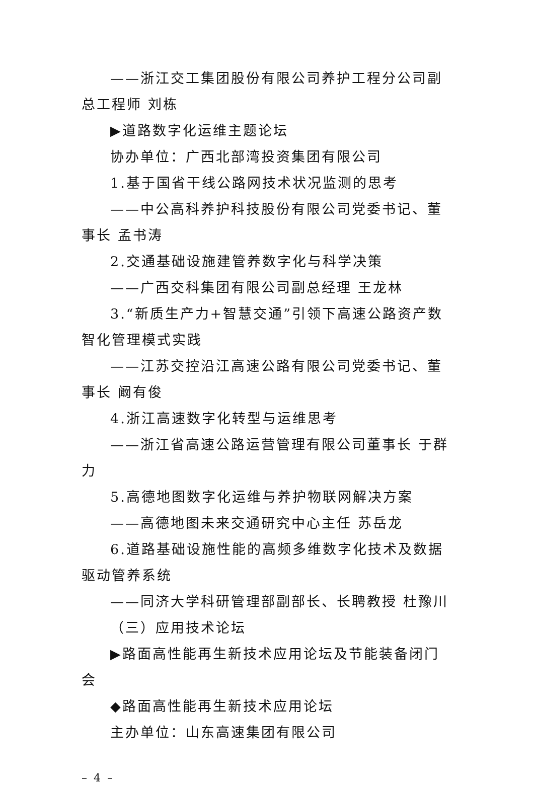——浙江交工集团股份有限公司养护工程分公司副总工程师 刘栋
▶道路数字化运维主题论坛
协办单位：广西北部湾投资集团有限公司
1.基于国省干线公路网技术状况监测的思考
——中公高科养护科技股份有限公司党委书记、董事长 孟书涛
2.交通基础设施建管养数字化与科学决策
——广西交科集团有限公司副总经理 王龙林
3.“新质生产力+智慧交通”引领下高速公路资产数智化管理模式实践
——江苏交控沿江高速公路有限公司党委书记、董事长 阚有俊
4.浙江高速数字化转型与运维思考
——浙江省高速公路运营管理有限公司董事长 于群力
5.高德地图数字化运维与养护物联网解决方案
——高德地图未来交通研究中心主任 苏岳龙
6.道路基础设施性能的高频多维数字化技术及数据驱动管养系统
——同济大学科研管理部副部长、长聘教授 杜豫川
（三）应用技术论坛
▶路面高性能再生新技术应用论坛及节能装备闭门会
◆路面高性能再生新技术应用论坛
主办单位：山东高速集团有限公司
– 4 –